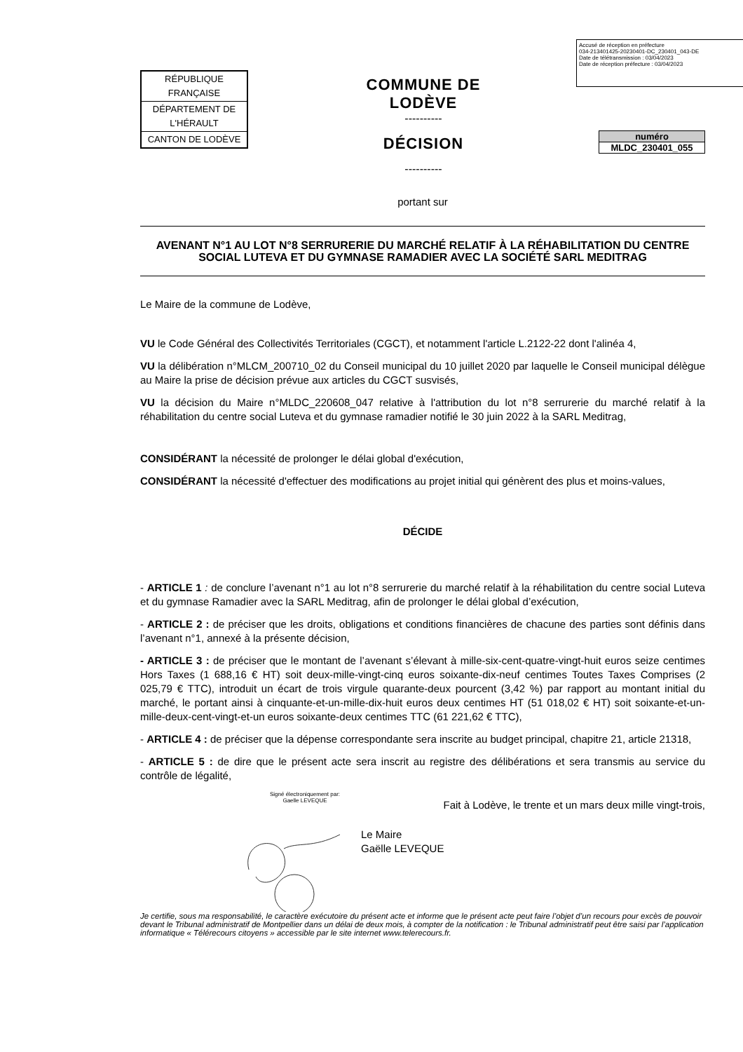Accusé de réception en préfecture
034-213401425-20230401-DC_230401_043-DE
Date de télétransmission : 03/04/2023
Date de réception préfecture : 03/04/2023
| RÉPUBLIQUE FRANÇAISE |
| DÉPARTEMENT DE L'HÉRAULT |
| CANTON DE LODÈVE |
COMMUNE DE
LODÈVE
----------
DÉCISION
----------
numéro
MLDC_230401_055
portant sur
AVENANT N°1 AU LOT N°8 SERRURERIE DU MARCHÉ RELATIF À LA RÉHABILITATION DU CENTRE SOCIAL LUTEVA ET DU GYMNASE RAMADIER AVEC LA SOCIÉTÉ SARL MEDITRAG
Le Maire de la commune de Lodève,
VU le Code Général des Collectivités Territoriales (CGCT), et notamment l'article L.2122-22 dont l'alinéa 4,
VU la délibération n°MLCM_200710_02 du Conseil municipal du 10 juillet 2020 par laquelle le Conseil municipal délègue au Maire la prise de décision prévue aux articles du CGCT susvisés,
VU la décision du Maire n°MLDC_220608_047 relative à l'attribution du lot n°8 serrurerie du marché relatif à la réhabilitation du centre social Luteva et du gymnase ramadier notifié le 30 juin 2022 à la SARL Meditrag,
CONSIDÉRANT la nécessité de prolonger le délai global d'exécution,
CONSIDÉRANT la nécessité d'effectuer des modifications au projet initial qui génèrent des plus et moins-values,
DÉCIDE
- ARTICLE 1 : de conclure l’avenant n°1 au lot n°8 serrurerie du marché relatif à la réhabilitation du centre social Luteva et du gymnase Ramadier avec la SARL Meditrag, afin de prolonger le délai global d’exécution,
- ARTICLE 2 : de préciser que les droits, obligations et conditions financières de chacune des parties sont définis dans l’avenant n°1, annexé à la présente décision,
- ARTICLE 3 : de préciser que le montant de l’avenant s’élevant à mille-six-cent-quatre-vingt-huit euros seize centimes Hors Taxes (1 688,16 € HT) soit deux-mille-vingt-cinq euros soixante-dix-neuf centimes Toutes Taxes Comprises (2 025,79 € TTC), introduit un écart de trois virgule quarante-deux pourcent (3,42 %) par rapport au montant initial du marché, le portant ainsi à cinquante-et-un-mille-dix-huit euros deux centimes HT (51 018,02 € HT) soit soixante-et-un-mille-deux-cent-vingt-et-un euros soixante-deux centimes TTC (61 221,62 € TTC),
- ARTICLE 4 : de préciser que la dépense correspondante sera inscrite au budget principal, chapitre 21, article 21318,
- ARTICLE 5 : de dire que le présent acte sera inscrit au registre des délibérations et sera transmis au service du contrôle de légalité,
Signé électroniquement par:
Gaelle LEVEQUE
Fait à Lodève, le trente et un mars deux mille vingt-trois,
Le Maire
Gaëlle LEVEQUE
Je certifie, sous ma responsabilité, le caractère exécutoire du présent acte et informe que le présent acte peut faire l’objet d’un recours pour excès de pouvoir devant le Tribunal administratif de Montpellier dans un délai de deux mois, à compter de la notification : le Tribunal administratif peut être saisi par l’application informatique « Télérecours citoyens » accessible par le site internet www.telerecours.fr.